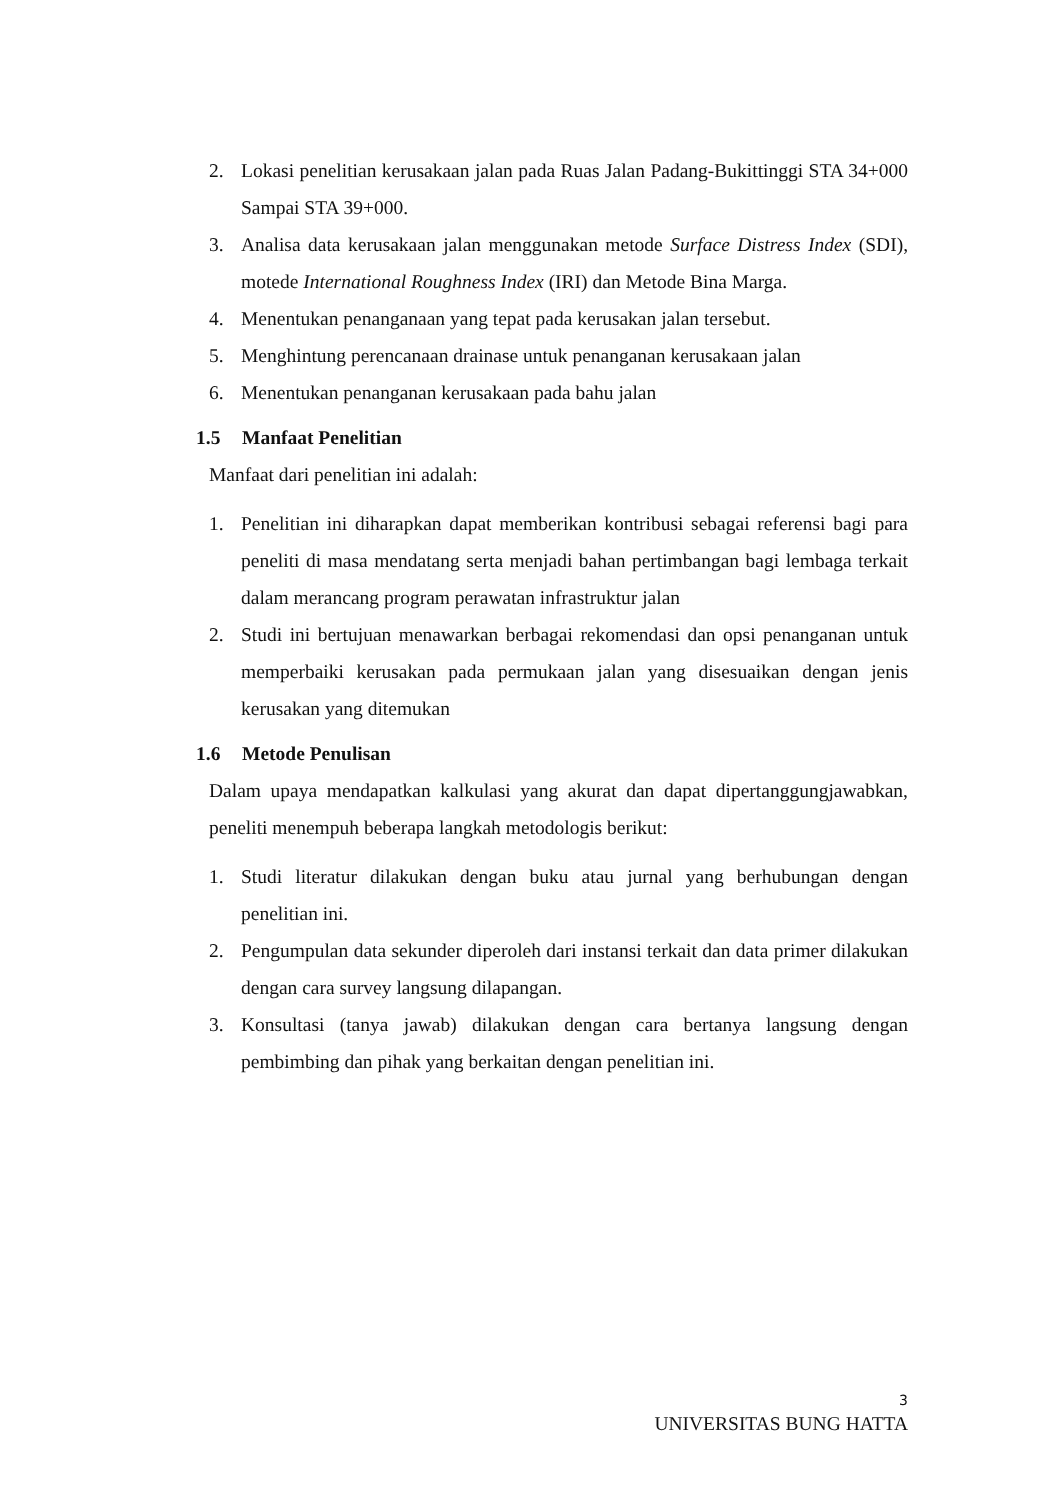2. Lokasi penelitian kerusakaan jalan pada Ruas Jalan Padang-Bukittinggi STA 34+000 Sampai STA 39+000.
3. Analisa data kerusakaan jalan menggunakan metode Surface Distress Index (SDI), motede International Roughness Index (IRI) dan Metode Bina Marga.
4. Menentukan penanganaan yang tepat pada kerusakan jalan tersebut.
5. Menghintung perencanaan drainase untuk penanganan kerusakaan jalan
6. Menentukan penanganan kerusakaan pada bahu jalan
1.5 Manfaat Penelitian
Manfaat dari penelitian ini adalah:
1. Penelitian ini diharapkan dapat memberikan kontribusi sebagai referensi bagi para peneliti di masa mendatang serta menjadi bahan pertimbangan bagi lembaga terkait dalam merancang program perawatan infrastruktur jalan
2. Studi ini bertujuan menawarkan berbagai rekomendasi dan opsi penanganan untuk memperbaiki kerusakan pada permukaan jalan yang disesuaikan dengan jenis kerusakan yang ditemukan
1.6 Metode Penulisan
Dalam upaya mendapatkan kalkulasi yang akurat dan dapat dipertanggungjawabkan, peneliti menempuh beberapa langkah metodologis berikut:
1. Studi literatur dilakukan dengan buku atau jurnal yang berhubungan dengan penelitian ini.
2. Pengumpulan data sekunder diperoleh dari instansi terkait dan data primer dilakukan dengan cara survey langsung dilapangan.
3. Konsultasi (tanya jawab) dilakukan dengan cara bertanya langsung dengan pembimbing dan pihak yang berkaitan dengan penelitian ini.
3
UNIVERSITAS BUNG HATTA